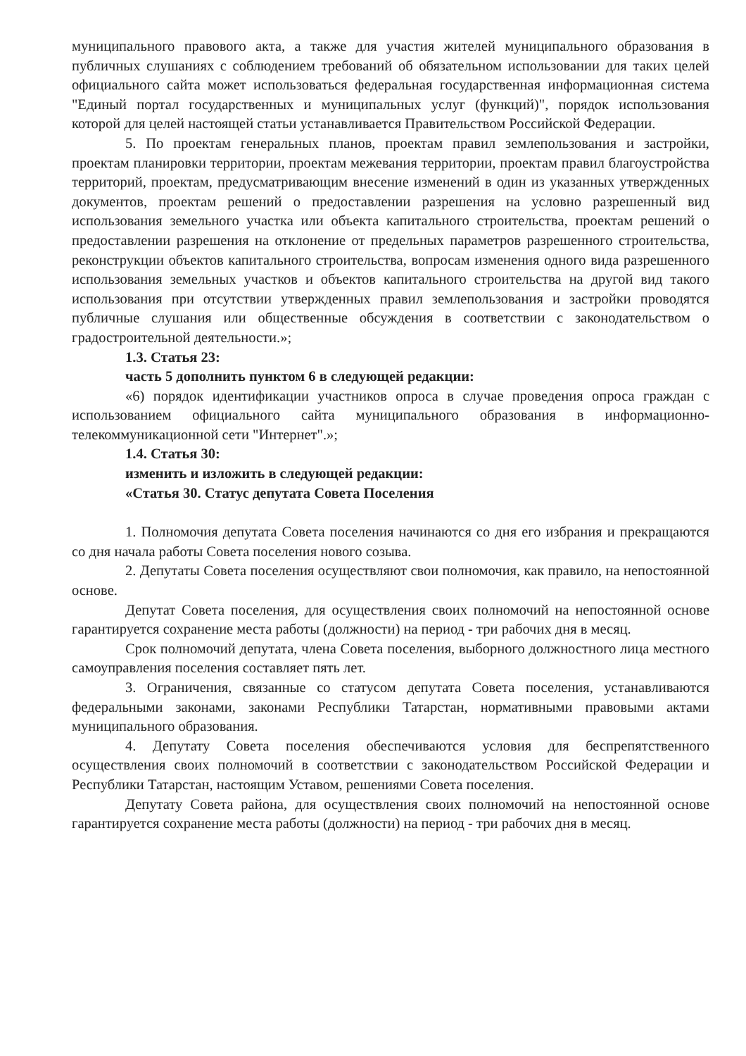муниципального правового акта, а также для участия жителей муниципального образования в публичных слушаниях с соблюдением требований об обязательном использовании для таких целей официального сайта может использоваться федеральная государственная информационная система "Единый портал государственных и муниципальных услуг (функций)", порядок использования которой для целей настоящей статьи устанавливается Правительством Российской Федерации.
5. По проектам генеральных планов, проектам правил землепользования и застройки, проектам планировки территории, проектам межевания территории, проектам правил благоустройства территорий, проектам, предусматривающим внесение изменений в один из указанных утвержденных документов, проектам решений о предоставлении разрешения на условно разрешенный вид использования земельного участка или объекта капитального строительства, проектам решений о предоставлении разрешения на отклонение от предельных параметров разрешенного строительства, реконструкции объектов капитального строительства, вопросам изменения одного вида разрешенного использования земельных участков и объектов капитального строительства на другой вид такого использования при отсутствии утвержденных правил землепользования и застройки проводятся публичные слушания или общественные обсуждения в соответствии с законодательством о градостроительной деятельности.»;
1.3. Статья 23:
часть 5 дополнить пунктом 6 в следующей редакции:
«6) порядок идентификации участников опроса в случае проведения опроса граждан с использованием официального сайта муниципального образования в информационно-телекоммуникационной сети "Интернет".»;
1.4. Статья 30:
изменить и изложить в следующей редакции:
«Статья 30. Статус депутата Совета Поселения
1. Полномочия депутата Совета поселения начинаются со дня его избрания и прекращаются со дня начала работы Совета поселения нового созыва.
2. Депутаты Совета поселения осуществляют свои полномочия, как правило, на непостоянной основе.
Депутат Совета поселения, для осуществления своих полномочий на непостоянной основе гарантируется сохранение места работы (должности) на период - три рабочих дня в месяц.
Срок полномочий депутата, члена Совета поселения, выборного должностного лица местного самоуправления поселения составляет пять лет.
3. Ограничения, связанные со статусом депутата Совета поселения, устанавливаются федеральными законами, законами Республики Татарстан, нормативными правовыми актами муниципального образования.
4. Депутату Совета поселения обеспечиваются условия для беспрепятственного осуществления своих полномочий в соответствии с законодательством Российской Федерации и Республики Татарстан, настоящим Уставом, решениями Совета поселения.
Депутату Совета района, для осуществления своих полномочий на непостоянной основе гарантируется сохранение места работы (должности) на период - три рабочих дня в месяц.